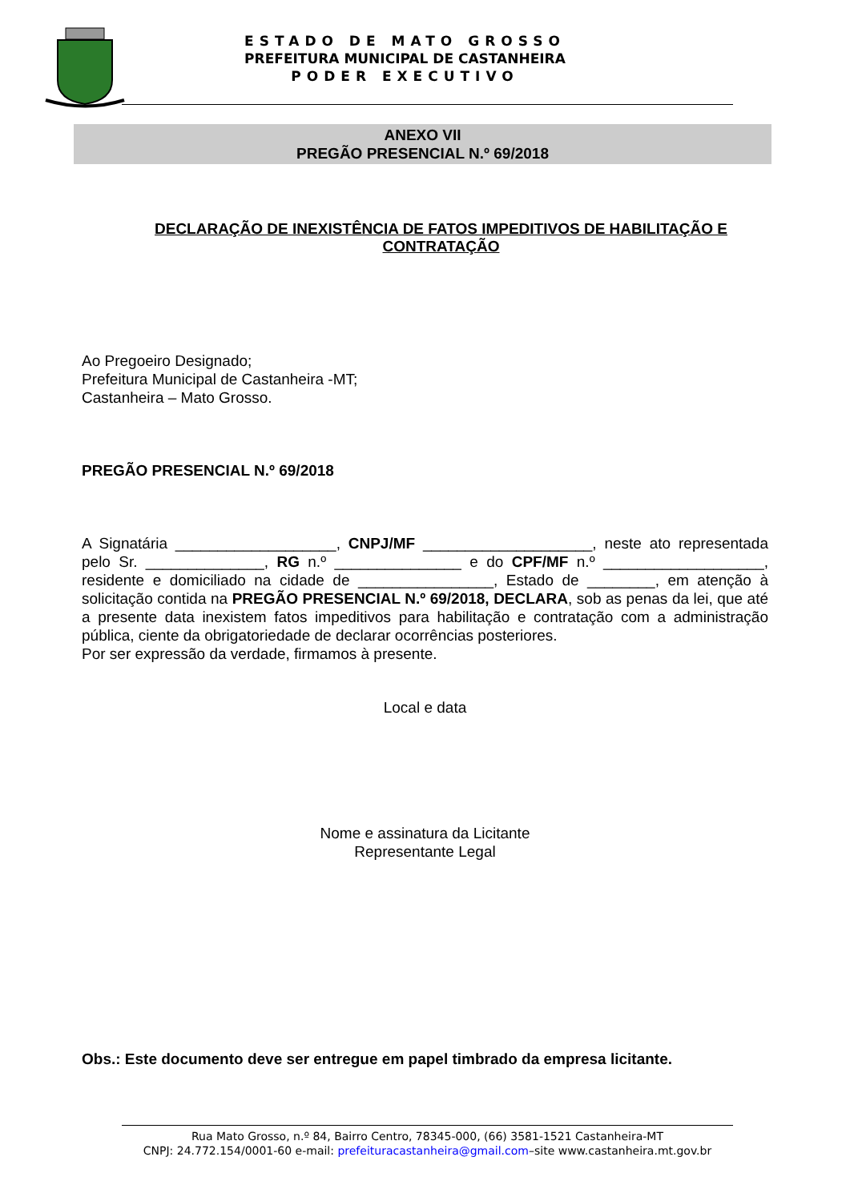ESTADO DE MATO GROSSO
PREFEITURA MUNICIPAL DE CASTANHEIRA
PODER EXECUTIVO
ANEXO VII
PREGÃO PRESENCIAL N.º 69/2018
DECLARAÇÃO DE INEXISTÊNCIA DE FATOS IMPEDITIVOS DE HABILITAÇÃO E CONTRATAÇÃO
Ao Pregoeiro Designado;
Prefeitura Municipal de Castanheira -MT;
Castanheira – Mato Grosso.
PREGÃO PRESENCIAL N.º 69/2018
A Signatária ___________________, CNPJ/MF ____________________, neste ato representada pelo Sr. ______________, RG n.º _______________ e do CPF/MF n.º ___________________, residente e domiciliado na cidade de ________________, Estado de ________, em atenção à solicitação contida na PREGÃO PRESENCIAL N.º 69/2018, DECLARA, sob as penas da lei, que até a presente data inexistem fatos impeditivos para habilitação e contratação com a administração pública, ciente da obrigatoriedade de declarar ocorrências posteriores.
Por ser expressão da verdade, firmamos à presente.
Local e data
Nome e assinatura da Licitante
Representante Legal
Obs.: Este documento deve ser entregue em papel timbrado da empresa licitante.
Rua Mato Grosso, n.º 84, Bairro Centro, 78345-000, (66) 3581-1521 Castanheira-MT
CNPJ: 24.772.154/0001-60 e-mail: prefeituracastanheira@gmail.com–site www.castanheira.mt.gov.br